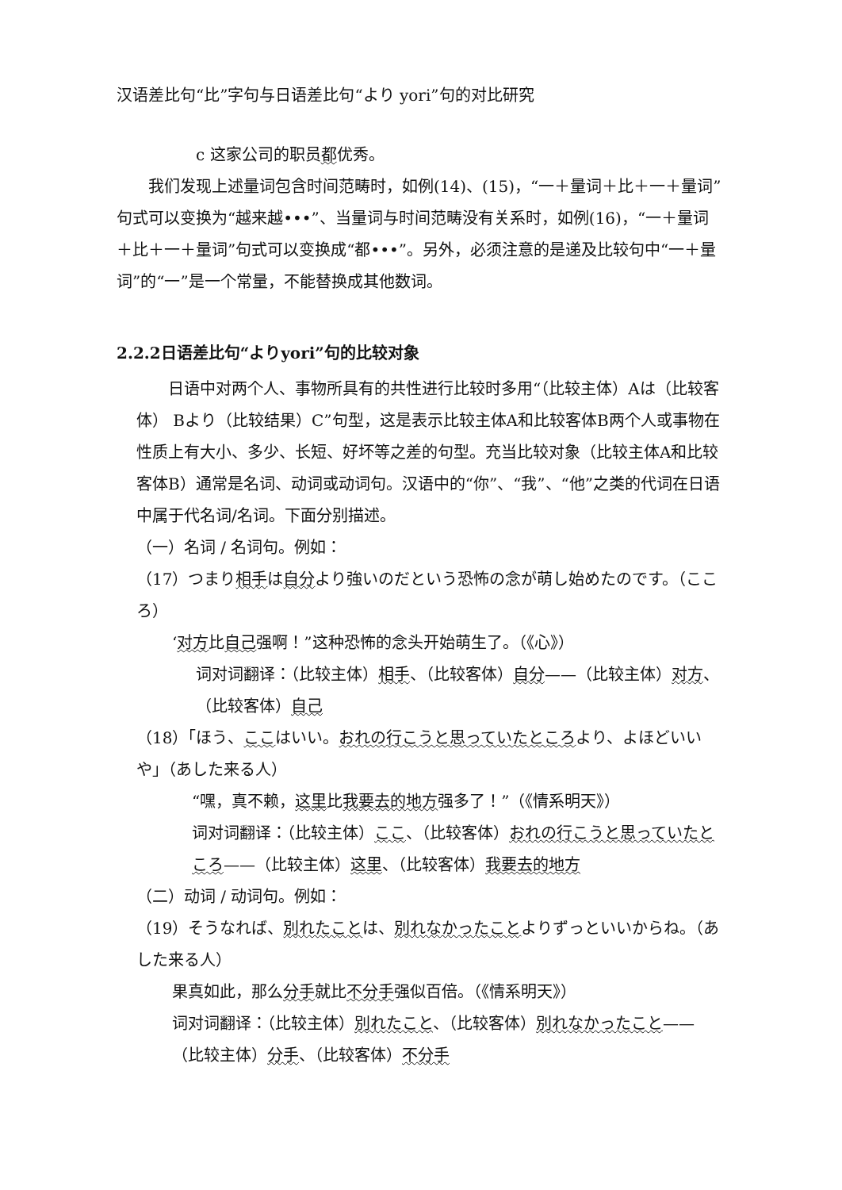汉语差比句“比”字句与日语差比句“より yori”句的对比研究
c 这家公司的职员都优秀。
我们发现上述量词包含时间范畴时，如例(14)、(15)，“一＋量词＋比＋一＋量词”句式可以变换为“越来越•••”、当量词与时间范畴没有关系时，如例(16)，“一＋量词＋比＋一＋量词”句式可以变换成“都•••”。另外，必须注意的是递及比较句中“一＋量词”的“一”是一个常量，不能替换成其他数词。
2.2.2日语差比句“よりyori”句的比较对象
日语中对两个人、事物所具有的共性进行比较时多用“（比较主体）Aは（比较客体） Bより（比较结果）C”句型，这是表示比较主体A和比较客体B两个人或事物在性质上有大小、多少、长短、好坏等之差的句型。充当比较对象（比较主体A和比较客体B）通常是名词、动词或动词句。汉语中的“你”、“我”、“他”之类的代词在日语中属于代名词/名词。下面分别描述。
（一）名词 / 名词句。例如：
（17）つまり相手は自分より強いのだという恐怖の念が萌し始めたのです。（こころ）
‘对方比自己强啊！”这种恐怖的念头开始萌生了。（《心》）
词对词翻译：（比较主体）相手、（比较客体）自分——（比较主体）对方、（比较客体）自己
（18）「ほう、ここはいい。おれの行こうと思っていたところより、よほどいいや」（あした来る人）
“嘿，真不赖，这里比我要去的地方强多了！”（《情系明天》）
词对词翻译：（比较主体）ここ、（比较客体）おれの行こうと思っていたところ——（比较主体）这里、（比较客体）我要去的地方
（二）动词 / 动词句。例如：
（19）そうなれば、別れたことは、別れなかったことよりずっといいからね。（あした来る人）
果真如此，那么分手就比不分手强似百倍。（《情系明天》）
词对词翻译：（比较主体）別れたこと、（比较客体）別れなかったこと——（比较主体）分手、（比较客体）不分手